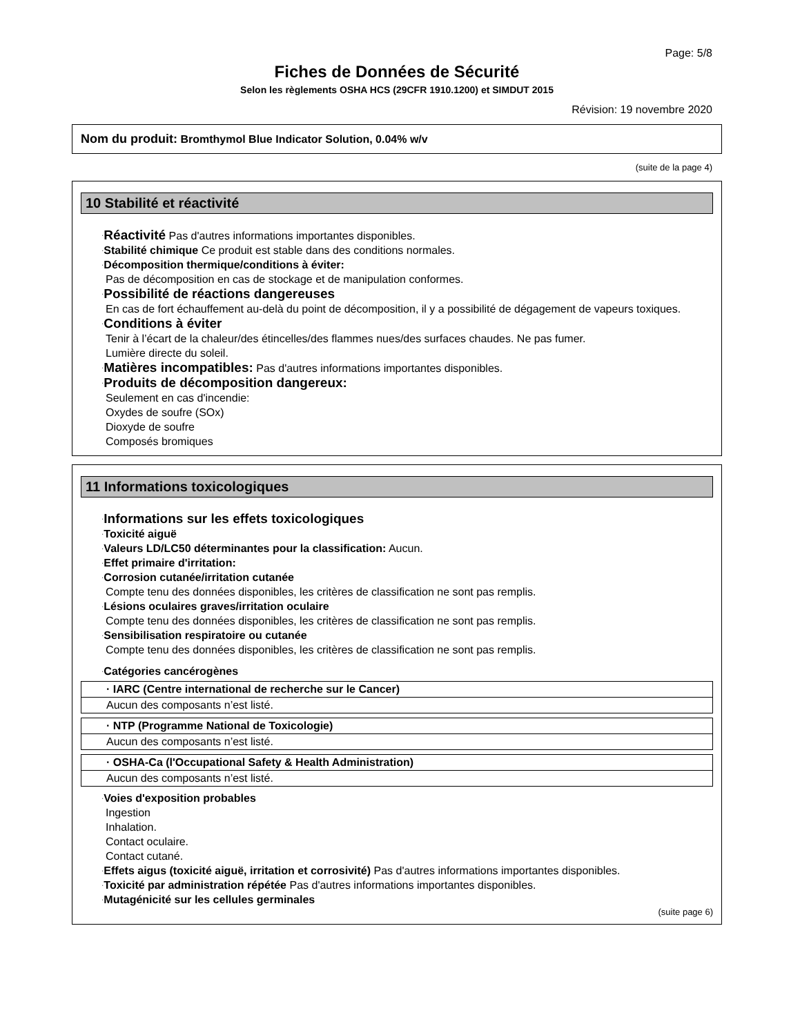Page: 5/8
Fiches de Données de Sécurité
Selon les règlements OSHA HCS (29CFR 1910.1200) et SIMDUT 2015
Révision: 19 novembre 2020
Nom du produit: Bromthymol Blue Indicator Solution, 0.04% w/v
(suite de la page 4)
10 Stabilité et réactivité
·Réactivité Pas d'autres informations importantes disponibles.
·Stabilité chimique Ce produit est stable dans des conditions normales.
·Décomposition thermique/conditions à éviter:
Pas de décomposition en cas de stockage et de manipulation conformes.
·Possibilité de réactions dangereuses
En cas de fort échauffement au-delà du point de décomposition, il y a possibilité de dégagement de vapeurs toxiques.
·Conditions à éviter
Tenir à l’écart de la chaleur/des étincelles/des flammes nues/des surfaces chaudes. Ne pas fumer.
Lumière directe du soleil.
·Matières incompatibles: Pas d'autres informations importantes disponibles.
·Produits de décomposition dangereux:
Seulement en cas d'incendie:
Oxydes de soufre (SOx)
Dioxyde de soufre
Composés bromiques
11 Informations toxicologiques
·Informations sur les effets toxicologiques
·Toxicité aiguë
·Valeurs LD/LC50 déterminantes pour la classification: Aucun.
·Effet primaire d'irritation:
·Corrosion cutanée/irritation cutanée
Compte tenu des données disponibles, les critères de classification ne sont pas remplis.
·Lésions oculaires graves/irritation oculaire
Compte tenu des données disponibles, les critères de classification ne sont pas remplis.
·Sensibilisation respiratoire ou cutanée
Compte tenu des données disponibles, les critères de classification ne sont pas remplis.
·Catégories cancérogènes
| · IARC (Centre international de recherche sur le Cancer) |
| Aucun des composants n’est listé. |
| · NTP (Programme National de Toxicologie) |
| Aucun des composants n’est listé. |
| · OSHA-Ca (l'Occupational Safety & Health Administration) |
| Aucun des composants n’est listé. |
·Voies d'exposition probables
Ingestion
Inhalation.
Contact oculaire.
Contact cutané.
·Effets aigus (toxicité aiguë, irritation et corrosivité) Pas d'autres informations importantes disponibles.
·Toxicité par administration répétée Pas d'autres informations importantes disponibles.
·Mutagénicité sur les cellules germinales
(suite page 6)